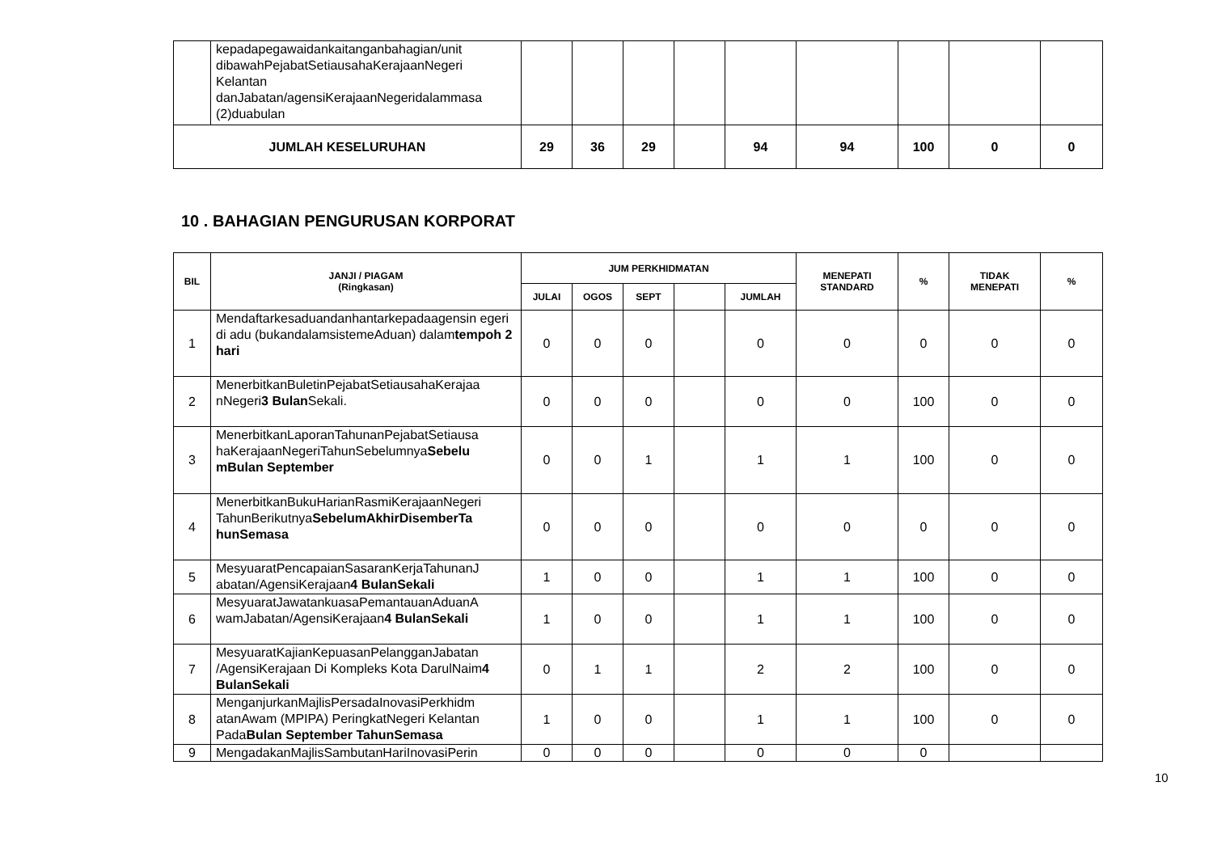| | kepadapegawaidankaitanganbahagian/unit dibawahPejabatSetiausahaKerajaanNegeri Kelantan danJabatan/agensiKerajaanNegeridalammasa (2)duabulan | | | | | | | | | |
| JUMLAH KESELURUHAN | | 29 | 36 | 29 | | 94 | 94 | 100 | 0 | 0 |
10 . BAHAGIAN PENGURUSAN KORPORAT
| BIL | JANJI / PIAGAM (Ringkasan) | JUM PERKHIDMATAN | | | | | MENEPATI STANDARD | % | TIDAK MENEPATI | % |
| --- | --- | --- | --- | --- | --- | --- | --- | --- | --- | --- |
| | | JULAI | OGOS | SEPT | | JUMLAH | | | | |
| 1 | Mendaftarkesaduandanhantarkepadaagensin egeri di adu (bukandalamsistemeAduan) dalam tempoh 2 hari | 0 | 0 | 0 | | 0 | 0 | 0 | 0 | 0 |
| 2 | MenerbitkanBuletinPejabatSetiausahaKerajaa nNegeri 3 Bulan Sekali. | 0 | 0 | 0 | | 0 | 0 | 100 | 0 | 0 |
| 3 | MenerbitkanLaporanTahunanPejabatSetiausa haKerajaanNegeriTahunSebelumnya Sebelu mBulan September | 0 | 0 | 1 | | 1 | 1 | 100 | 0 | 0 |
| 4 | MenerbitkanBukuHarianRasmiKerajaanNegeri TahunBerikutnya SebelumAkhirDisemberTa hunSemasa | 0 | 0 | 0 | | 0 | 0 | 0 | 0 | 0 |
| 5 | MesyuaratPencapaianSasaranKerjaTahunanJ abatan/AgensiKerajaan 4 BulanSekali | 1 | 0 | 0 | | 1 | 1 | 100 | 0 | 0 |
| 6 | MesyuaratJawatankuasaPemantauanAduanA wamJabatan/AgensiKerajaan 4 BulanSekali | 1 | 0 | 0 | | 1 | 1 | 100 | 0 | 0 |
| 7 | MesyuaratKajianKepuasanPelangganJabatan /AgensiKerajaan Di Kompleks Kota DarulNaim 4 BulanSekali | 0 | 1 | 1 | | 2 | 2 | 100 | 0 | 0 |
| 8 | MenganjurkanMajlisPersadaInovasiPerkhidm atanAwam (MPIPA) PeringkatNegeri Kelantan Pada Bulan September TahunSemasa | 1 | 0 | 0 | | 1 | 1 | 100 | 0 | 0 |
| 9 | MengadakanMajlisSambutanHariInovasiPerin | 0 | 0 | 0 | | 0 | 0 | 0 | | |
10